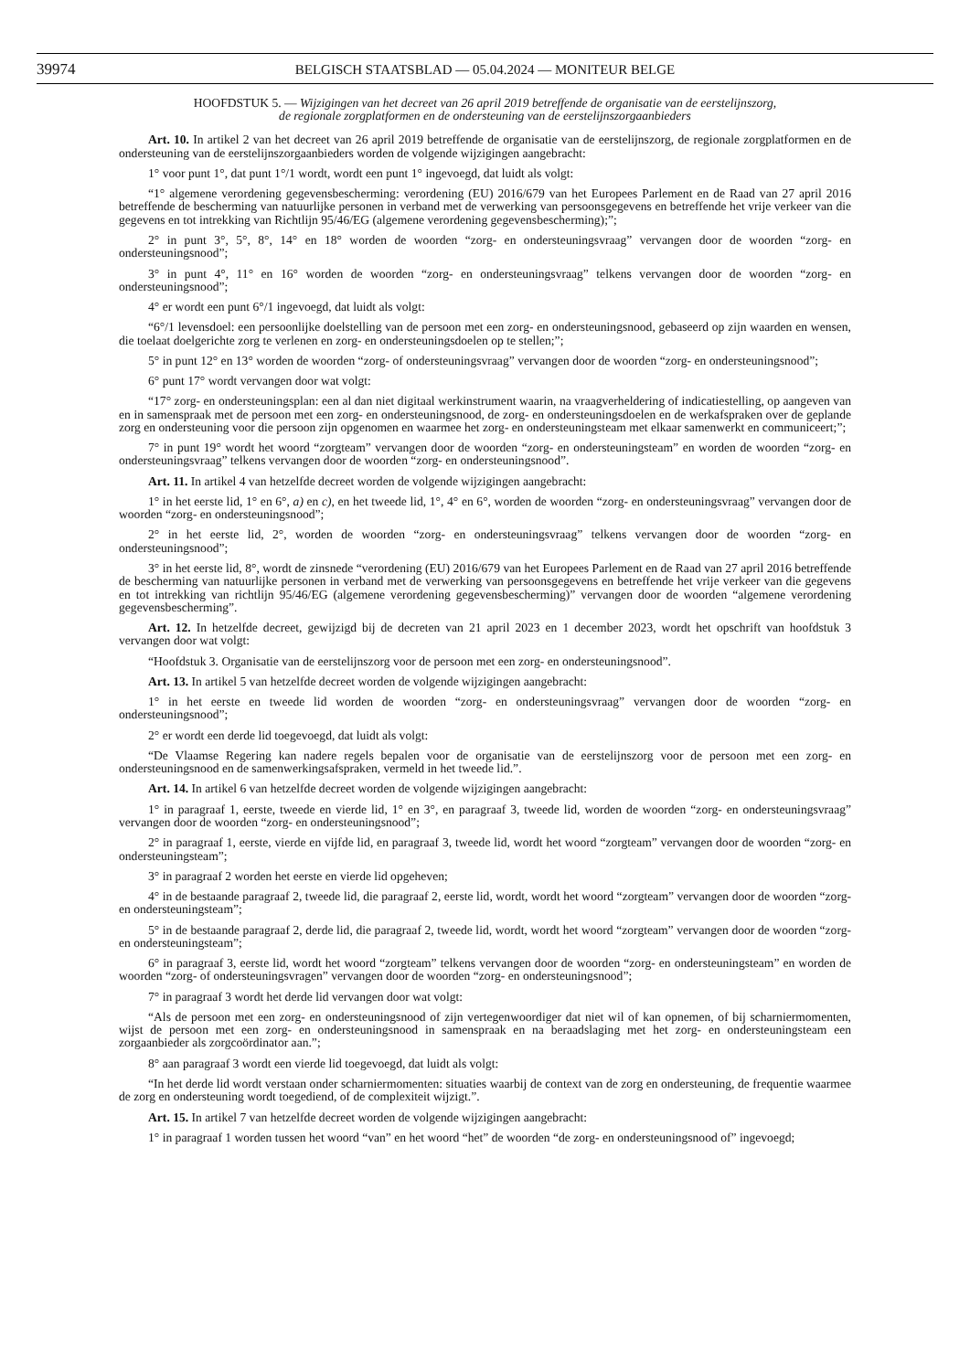39974
BELGISCH STAATSBLAD — 05.04.2024 — MONITEUR BELGE
HOOFDSTUK 5. — Wijzigingen van het decreet van 26 april 2019 betreffende de organisatie van de eerstelijnszorg,
de regionale zorgplatformen en de ondersteuning van de eerstelijnszorgaanbieders
Art. 10. In artikel 2 van het decreet van 26 april 2019 betreffende de organisatie van de eerstelijnszorg, de regionale zorgplatformen en de ondersteuning van de eerstelijnszorgaanbieders worden de volgende wijzigingen aangebracht:
1° voor punt 1°, dat punt 1°/1 wordt, wordt een punt 1° ingevoegd, dat luidt als volgt:
“1° algemene verordening gegevensbescherming: verordening (EU) 2016/679 van het Europees Parlement en de Raad van 27 april 2016 betreffende de bescherming van natuurlijke personen in verband met de verwerking van persoonsgegevens en betreffende het vrije verkeer van die gegevens en tot intrekking van Richtlijn 95/46/EG (algemene verordening gegevensbescherming);”;
2° in punt 3°, 5°, 8°, 14° en 18° worden de woorden “zorg- en ondersteuningsvraag” vervangen door de woorden “zorg- en ondersteuningsnood”;
3° in punt 4°, 11° en 16° worden de woorden “zorg- en ondersteuningsvraag” telkens vervangen door de woorden “zorg- en ondersteuningsnood”;
4° er wordt een punt 6°/1 ingevoegd, dat luidt als volgt:
“6°/1 levensdoel: een persoonlijke doelstelling van de persoon met een zorg- en ondersteuningsnood, gebaseerd op zijn waarden en wensen, die toelaat doelgerichte zorg te verlenen en zorg- en ondersteuningsdoelen op te stellen;”;
5° in punt 12° en 13° worden de woorden “zorg- of ondersteuningsvraag” vervangen door de woorden “zorg- en ondersteuningsnood”;
6° punt 17° wordt vervangen door wat volgt:
“17° zorg- en ondersteuningsplan: een al dan niet digitaal werkinstrument waarin, na vraagverheldering of indicatiestelling, op aangeven van en in samenspraak met de persoon met een zorg- en ondersteuningsnood, de zorg- en ondersteuningsdoelen en de werkafspraken over de geplande zorg en ondersteuning voor die persoon zijn opgenomen en waarmee het zorg- en ondersteuningsteam met elkaar samenwerkt en communiceert;”;
7° in punt 19° wordt het woord “zorgteam” vervangen door de woorden “zorg- en ondersteuningsteam” en worden de woorden “zorg- en ondersteuningsvraag” telkens vervangen door de woorden “zorg- en ondersteuningsnood”.
Art. 11. In artikel 4 van hetzelfde decreet worden de volgende wijzigingen aangebracht:
1° in het eerste lid, 1° en 6°, a) en c), en het tweede lid, 1°, 4° en 6°, worden de woorden “zorg- en ondersteuningsvraag” vervangen door de woorden “zorg- en ondersteuningsnood”;
2° in het eerste lid, 2°, worden de woorden “zorg- en ondersteuningsvraag” telkens vervangen door de woorden “zorg- en ondersteuningsnood”;
3° in het eerste lid, 8°, wordt de zinsnede “verordening (EU) 2016/679 van het Europees Parlement en de Raad van 27 april 2016 betreffende de bescherming van natuurlijke personen in verband met de verwerking van persoonsgegevens en betreffende het vrije verkeer van die gegevens en tot intrekking van richtlijn 95/46/EG (algemene verordening gegevensbescherming)” vervangen door de woorden “algemene verordening gegevensbescherming”.
Art. 12. In hetzelfde decreet, gewijzigd bij de decreten van 21 april 2023 en 1 december 2023, wordt het opschrift van hoofdstuk 3 vervangen door wat volgt:
“Hoofdstuk 3. Organisatie van de eerstelijnszorg voor de persoon met een zorg- en ondersteuningsnood”.
Art. 13. In artikel 5 van hetzelfde decreet worden de volgende wijzigingen aangebracht:
1° in het eerste en tweede lid worden de woorden “zorg- en ondersteuningsvraag” vervangen door de woorden “zorg- en ondersteuningsnood”;
2° er wordt een derde lid toegevoegd, dat luidt als volgt:
“De Vlaamse Regering kan nadere regels bepalen voor de organisatie van de eerstelijnszorg voor de persoon met een zorg- en ondersteuningsnood en de samenwerkingsafspraken, vermeld in het tweede lid.”.
Art. 14. In artikel 6 van hetzelfde decreet worden de volgende wijzigingen aangebracht:
1° in paragraaf 1, eerste, tweede en vierde lid, 1° en 3°, en paragraaf 3, tweede lid, worden de woorden “zorg- en ondersteuningsvraag” vervangen door de woorden “zorg- en ondersteuningsnood”;
2° in paragraaf 1, eerste, vierde en vijfde lid, en paragraaf 3, tweede lid, wordt het woord “zorgteam” vervangen door de woorden “zorg- en ondersteuningsteam”;
3° in paragraaf 2 worden het eerste en vierde lid opgeheven;
4° in de bestaande paragraaf 2, tweede lid, die paragraaf 2, eerste lid, wordt, wordt het woord “zorgteam” vervangen door de woorden “zorg- en ondersteuningsteam”;
5° in de bestaande paragraaf 2, derde lid, die paragraaf 2, tweede lid, wordt, wordt het woord “zorgteam” vervangen door de woorden “zorg- en ondersteuningsteam”;
6° in paragraaf 3, eerste lid, wordt het woord “zorgteam” telkens vervangen door de woorden “zorg- en ondersteuningsteam” en worden de woorden “zorg- of ondersteuningsvragen” vervangen door de woorden “zorg- en ondersteuningsnood”;
7° in paragraaf 3 wordt het derde lid vervangen door wat volgt:
“Als de persoon met een zorg- en ondersteuningsnood of zijn vertegenwoordiger dat niet wil of kan opnemen, of bij scharniermomenten, wijst de persoon met een zorg- en ondersteuningsnood in samenspraak en na beraadslaging met het zorg- en ondersteuningsteam een zorgaanbieder als zorgcoördinator aan.”;
8° aan paragraaf 3 wordt een vierde lid toegevoegd, dat luidt als volgt:
“In het derde lid wordt verstaan onder scharniermomenten: situaties waarbij de context van de zorg en ondersteuning, de frequentie waarmee de zorg en ondersteuning wordt toegediend, of de complexiteit wijzigt.”.
Art. 15. In artikel 7 van hetzelfde decreet worden de volgende wijzigingen aangebracht:
1° in paragraaf 1 worden tussen het woord “van” en het woord “het” de woorden “de zorg- en ondersteuningsnood of” ingevoegd;